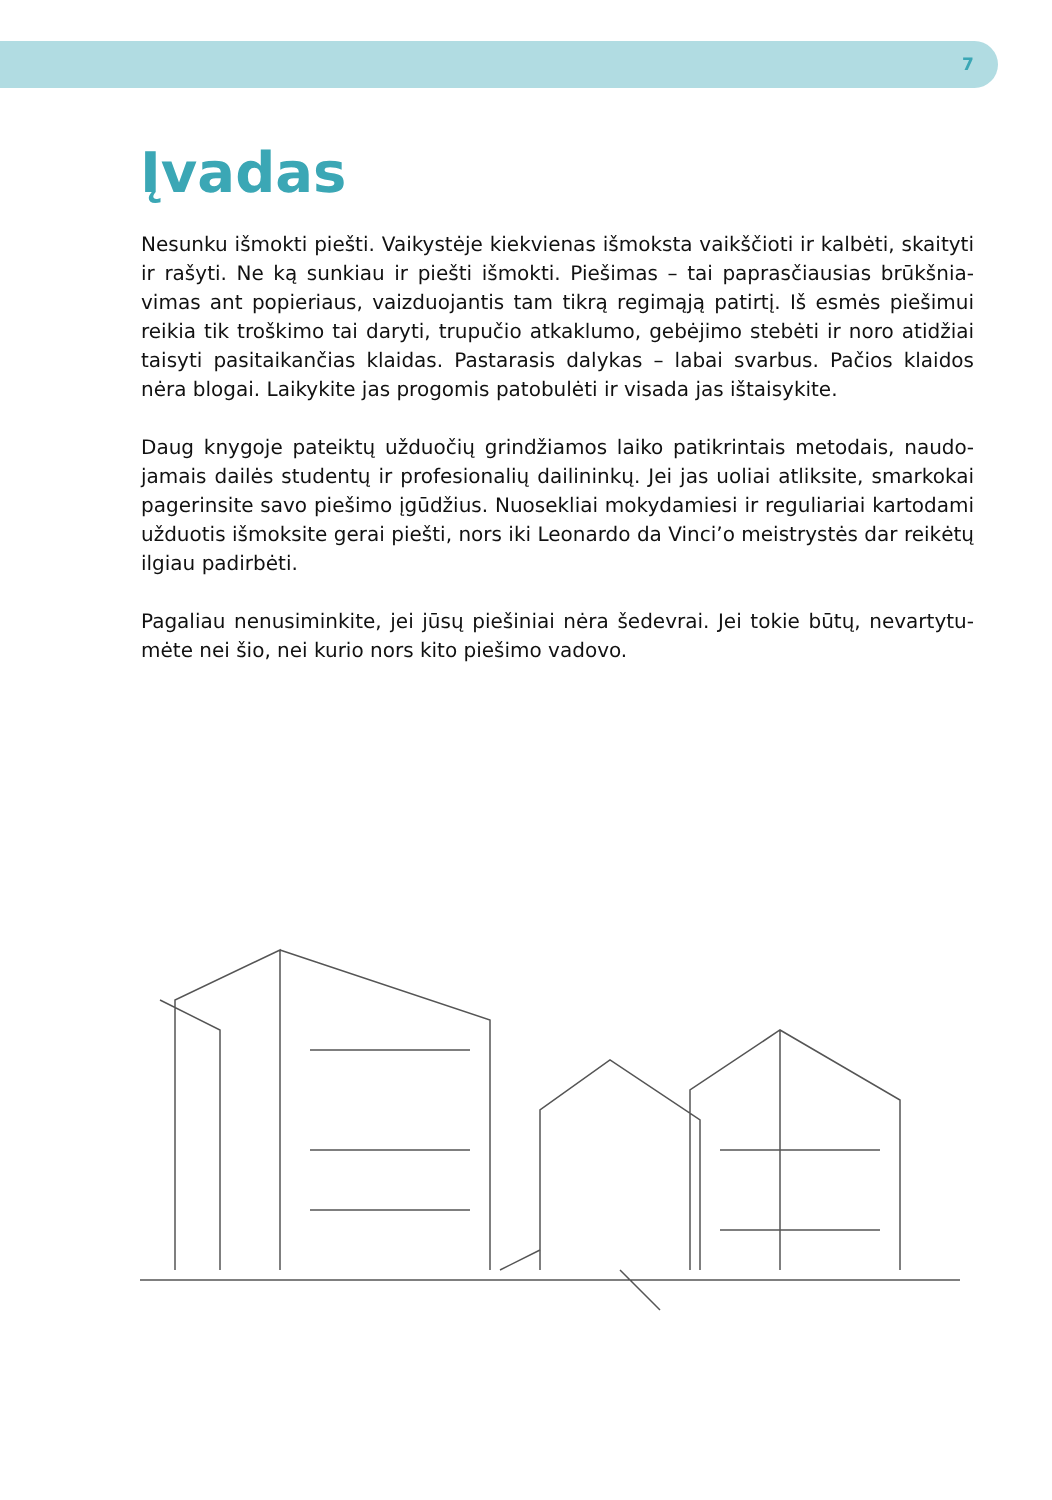7
Įvadas
Nesunku išmokti piešti. Vaikystėje kiekvienas išmoksta vaikščioti ir kalbėti, skaityti ir rašyti. Ne ką sunkiau ir piešti išmokti. Piešimas – tai paprasčiausias brūkšnia­vimas ant popieriaus, vaizduojantis tam tikrą regimąją patirtį. Iš esmės piešimui reikia tik troškimo tai daryti, trupučio atkaklumo, gebėjimo stebėti ir noro atidžiai taisyti pasitaikančias klaidas. Pastarasis dalykas – labai svarbus. Pačios klaidos nėra blogai. Laikykite jas progomis patobulėti ir visada jas ištaisykite.
Daug knygoje pateiktų užduočių grindžiamos laiko patikrintais metodais, naudo­jamais dailės studentų ir profesionalių dailininkų. Jei jas uoliai atliksite, smarkokai pagerinsite savo piešimo įgūdžius. Nuosekliai mokydamiesi ir reguliariai kartoda­mi užduotis išmoksite gerai piešti, nors iki Leonardo da Vinci’o meistrystės dar reikėtų ilgiau padirbėti.
Pagaliau nenusiminkite, jei jūsų piešiniai nėra šedevrai. Jei tokie būtų, nevartytu­mėte nei šio, nei kurio nors kito piešimo vadovo.